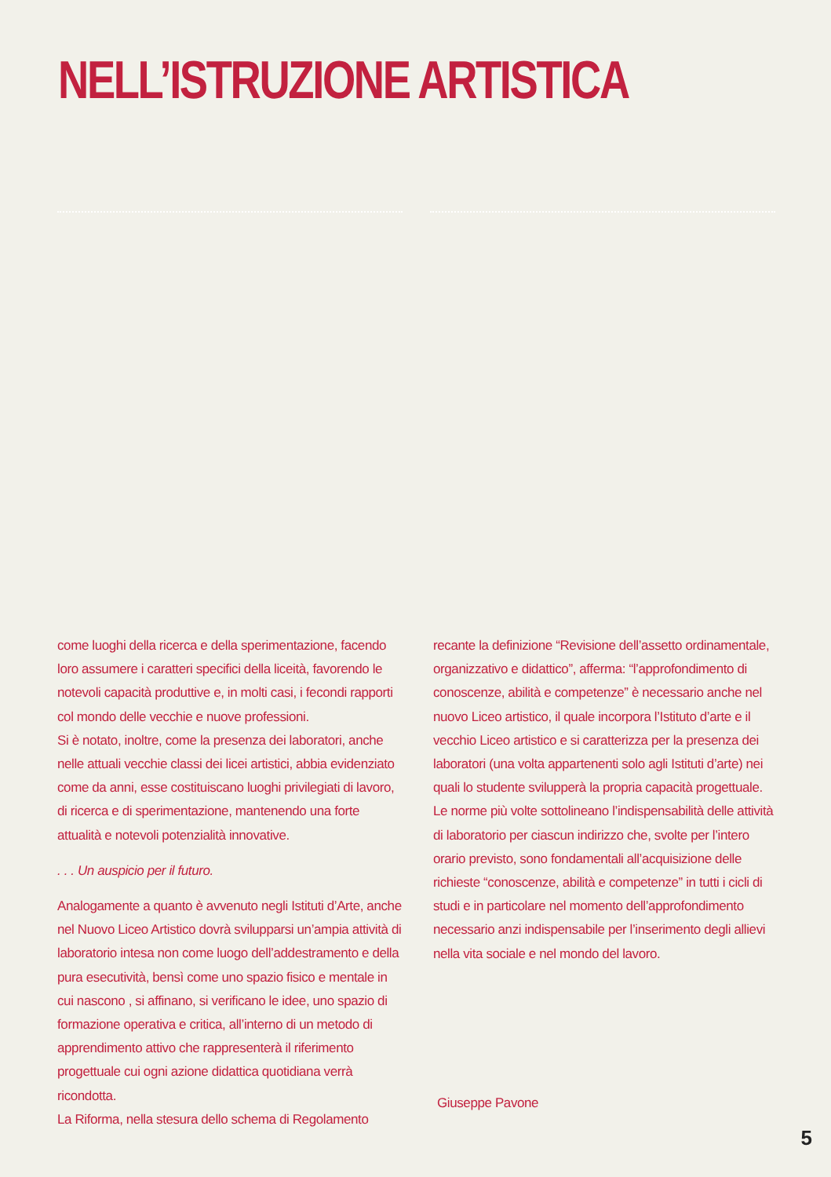NELL’ISTRUZIONE ARTISTICA
come luoghi della ricerca e della sperimentazione, facendo loro assumere i caratteri specifici della liceità, favorendo le notevoli capacità produttive e, in molti casi, i fecondi rapporti col mondo delle vecchie e nuove professioni.
Si è notato, inoltre, come la presenza dei laboratori, anche nelle attuali vecchie classi dei licei artistici, abbia evidenziato come da anni, esse costituiscano luoghi privilegiati di lavoro, di ricerca e di sperimentazione, mantenendo una forte attualità e notevoli potenzialità innovative.
. . . Un auspicio per il futuro.
Analogamente a quanto è avvenuto negli Istituti d’Arte, anche nel Nuovo Liceo Artistico dovrà svilupparsi un’ampia attività di laboratorio intesa non come luogo dell’addestramento e della pura esecutività, bensì come uno spazio fisico e mentale in cui nascono , si affinano, si verificano le idee, uno spazio di formazione operativa e critica, all’interno di un metodo di apprendimento attivo che rappresenterà il riferimento progettuale cui ogni azione didattica quotidiana verrà ricondotta.
La Riforma, nella stesura dello schema di Regolamento
recante la definizione “Revisione dell’assetto ordinamentale, organizzativo e didattico”, afferma: “l’approfondimento di conoscenze, abilità e competenze” è necessario anche nel nuovo Liceo artistico, il quale incorpora l’Istituto d’arte e il vecchio Liceo artistico e si caratterizza per la presenza dei laboratori (una volta appartenenti solo agli Istituti d’arte) nei quali lo studente svilupperà la propria capacità progettuale. Le norme più volte sottolineano l’indispensabilità delle attività di laboratorio per ciascun indirizzo che, svolte per l’intero orario previsto, sono fondamentali all’acquisizione delle richieste “conoscenze, abilità e competenze” in tutti i cicli di studi e in particolare nel momento dell’approfondimento necessario anzi indispensabile per l’inserimento degli allievi nella vita sociale e nel mondo del lavoro.
Giuseppe Pavone
5